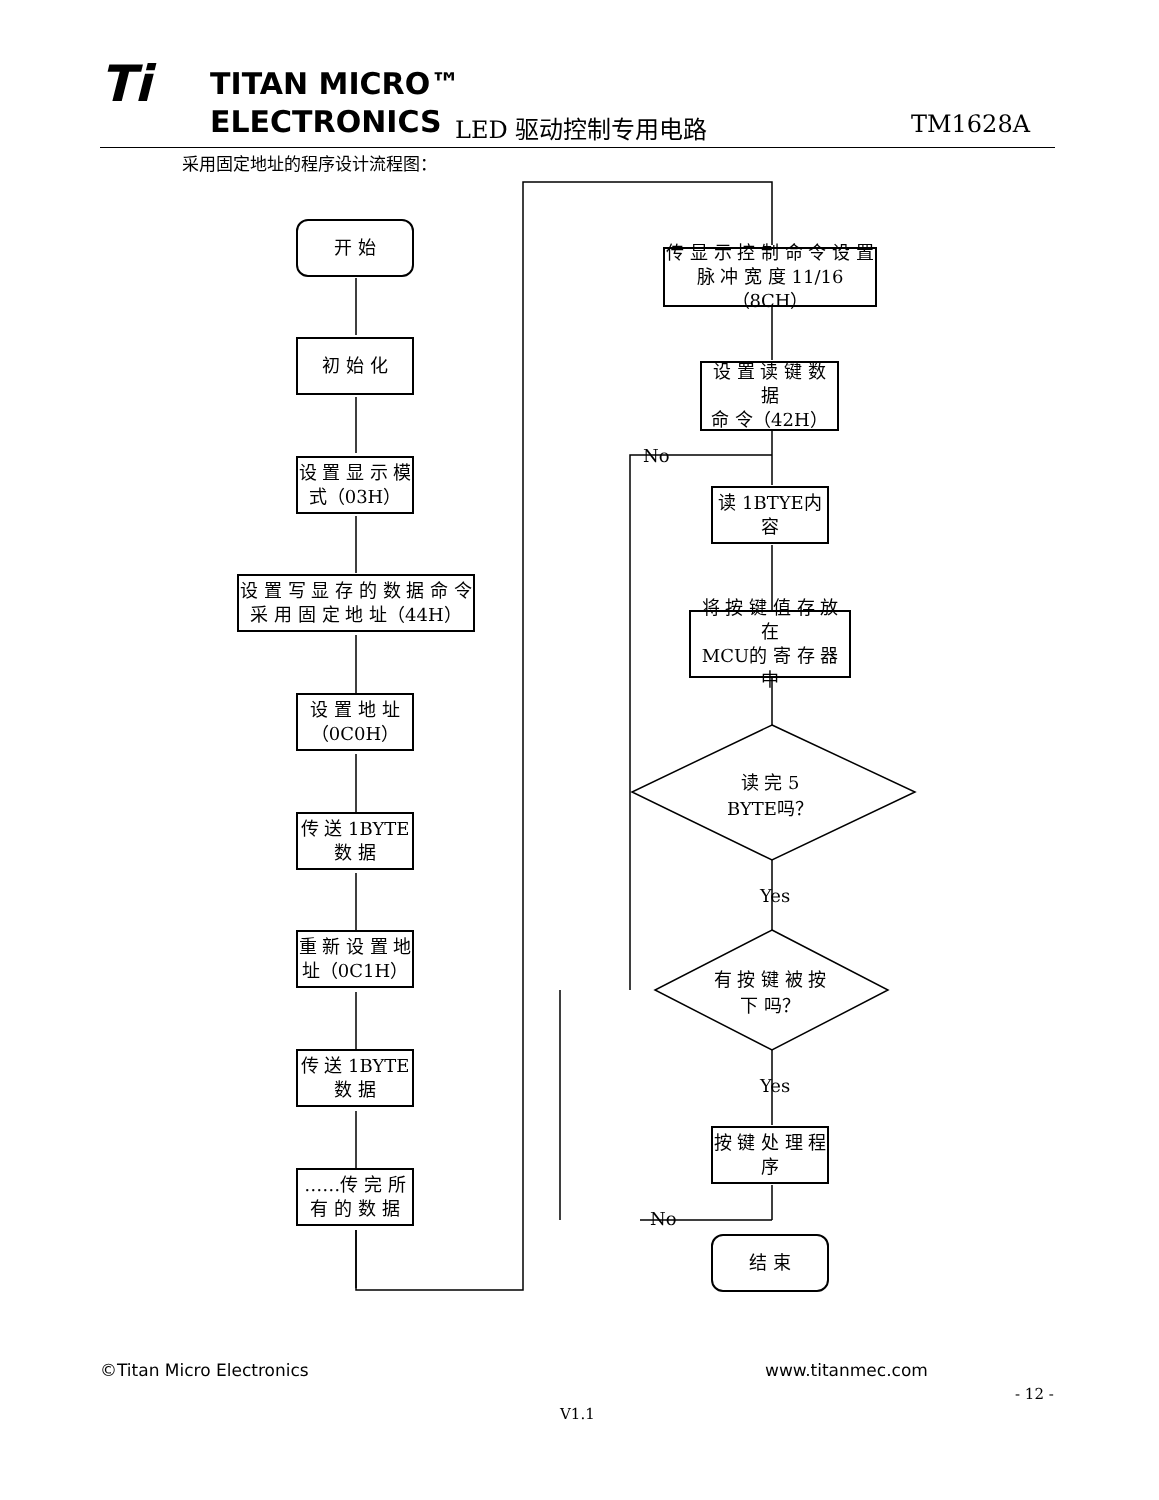Ti TITAN MICRO™
ELECTRONICS
LED 驱动控制专用电路 TM1628A
采用固定地址的程序设计流程图：
开 始
初 始 化
设 置 显 示 模
式（03H）
设 置 写 显 存 的 数 据 命 令
采 用 固 定 地 址（44H）
设 置 地 址
（0C0H）
传 送 1BYTE
数 据
重 新 设 置 地
址（0C1H）
传 送 1BYTE
数 据
……传 完 所
有 的 数 据
传 显 示 控 制 命 令 设 置
脉 冲 宽 度 11/16（8CH）
设 置 读 键 数 据
命 令（42H）
读 1BTYE内
容
将 按 键 值 存 放 在
MCU的 寄 存 器 中
读 完 5
BYTE吗？
有 按 键 被 按
下 吗？
按 键 处 理 程
序
结 束
No
No
Yes
Yes
©Titan Micro Electronics www.titanmec.com
- 12 -
V1.1